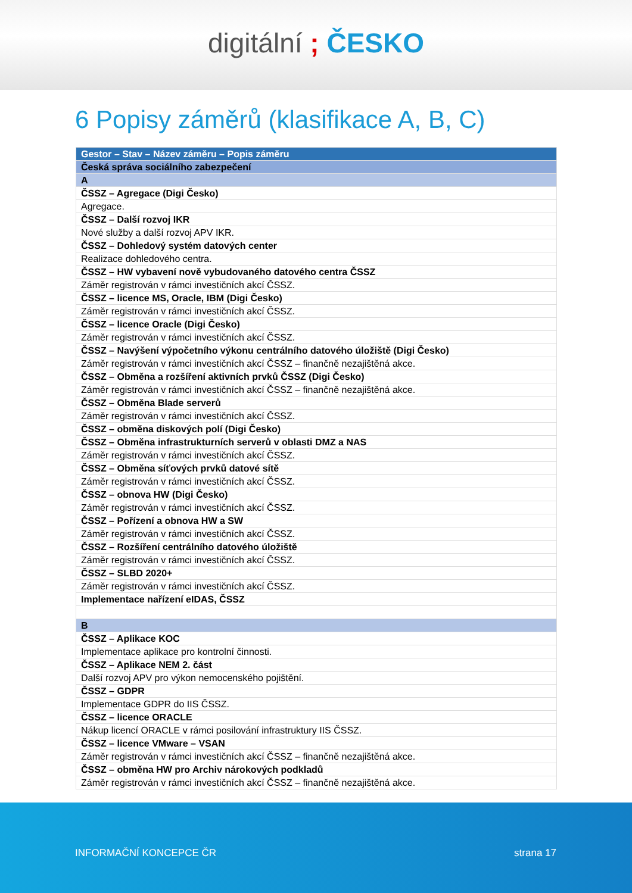digitální ; ČESKO
6 Popisy záměrů (klasifikace A, B, C)
| Gestor – Stav – Název záměru – Popis záměru |
| --- |
| Česká správa sociálního zabezpečení |
| A |
| ČSSZ – Agregace (Digi Česko) |
| Agregace. |
| ČSSZ – Další rozvoj IKR |
| Nové služby a další rozvoj APV IKR. |
| ČSSZ – Dohledový systém datových center |
| Realizace dohledového centra. |
| ČSSZ – HW vybavení nově vybudovaného datového centra ČSSZ |
| Záměr registrován v rámci investičních akcí ČSSZ. |
| ČSSZ – licence MS, Oracle, IBM (Digi Česko) |
| Záměr registrován v rámci investičních akcí ČSSZ. |
| ČSSZ – licence Oracle (Digi Česko) |
| Záměr registrován v rámci investičních akcí ČSSZ. |
| ČSSZ – Navýšení výpočetního výkonu centrálního datového úložiště (Digi Česko) |
| Záměr registrován v rámci investičních akcí ČSSZ – finančně nezajištěná akce. |
| ČSSZ – Obměna a rozšíření aktivních prvků ČSSZ (Digi Česko) |
| Záměr registrován v rámci investičních akcí ČSSZ – finančně nezajištěná akce. |
| ČSSZ – Obměna Blade serverů |
| Záměr registrován v rámci investičních akcí ČSSZ. |
| ČSSZ – obměna diskových polí (Digi Česko) |
| ČSSZ – Obměna infrastrukturních serverů v oblasti DMZ a NAS |
| Záměr registrován v rámci investičních akcí ČSSZ. |
| ČSSZ – Obměna síťových prvků datové sítě |
| Záměr registrován v rámci investičních akcí ČSSZ. |
| ČSSZ – obnova HW (Digi Česko) |
| Záměr registrován v rámci investičních akcí ČSSZ. |
| ČSSZ – Pořízení a obnova HW a SW |
| Záměr registrován v rámci investičních akcí ČSSZ. |
| ČSSZ – Rozšíření centrálního datového úložiště |
| Záměr registrován v rámci investičních akcí ČSSZ. |
| ČSSZ – SLBD 2020+ |
| Záměr registrován v rámci investičních akcí ČSSZ. |
| Implementace nařízení eIDAS, ČSSZ |
| B |
| ČSSZ – Aplikace KOC |
| Implementace aplikace pro kontrolní činnosti. |
| ČSSZ – Aplikace NEM 2. část |
| Další rozvoj APV pro výkon nemocenského pojištění. |
| ČSSZ – GDPR |
| Implementace GDPR do IIS ČSSZ. |
| ČSSZ – licence ORACLE |
| Nákup licencí ORACLE v rámci posilování infrastruktury IIS ČSSZ. |
| ČSSZ – licence VMware – VSAN |
| Záměr registrován v rámci investičních akcí ČSSZ – finančně nezajištěná akce. |
| ČSSZ – obměna HW pro Archiv nárokových podkladů |
| Záměr registrován v rámci investičních akcí ČSSZ – finančně nezajištěná akce. |
INFORMAČNÍ KONCEPCE ČR strana 17